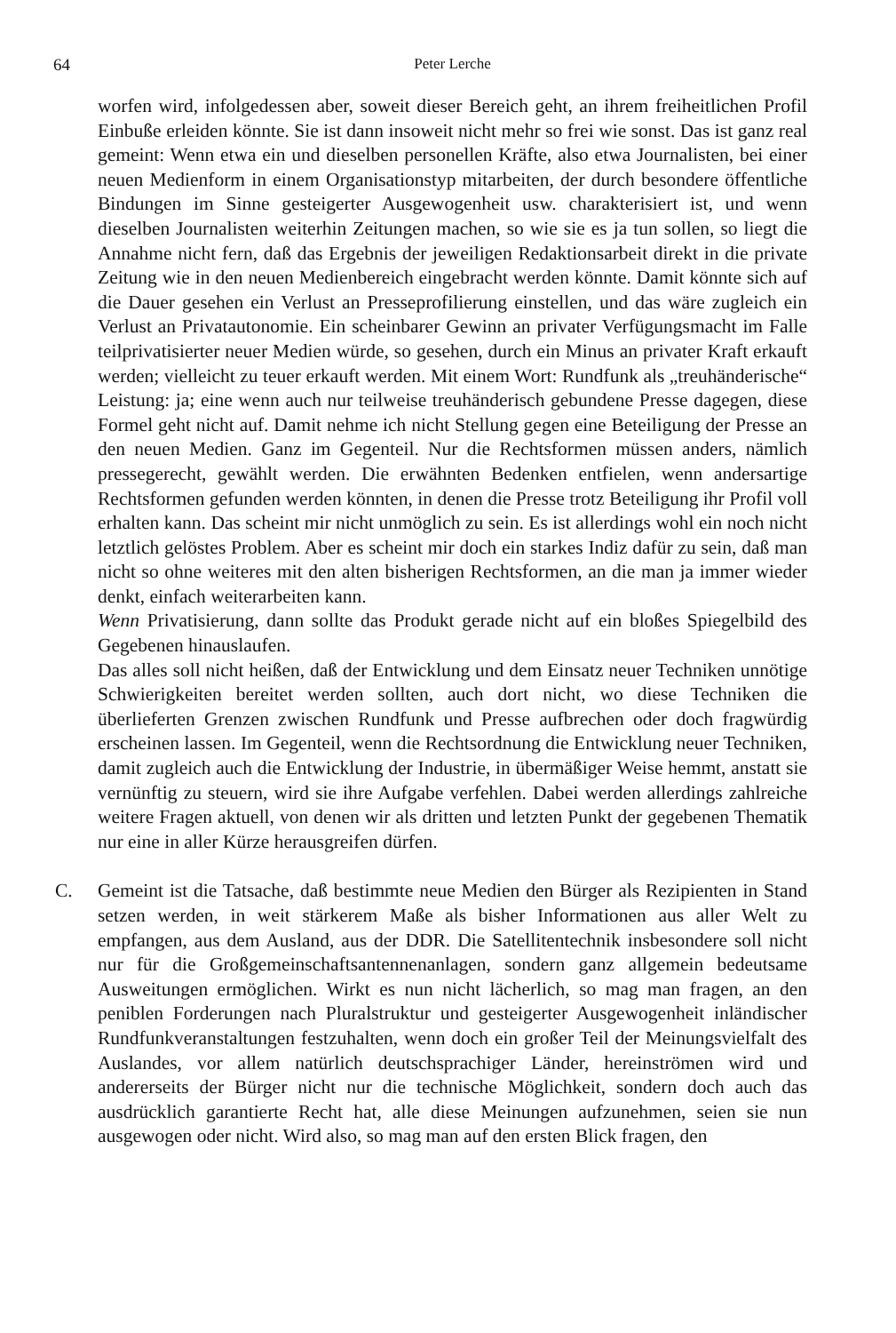64 Peter Lerche
worfen wird, infolgedessen aber, soweit dieser Bereich geht, an ihrem freiheitlichen Profil Einbuße erleiden könnte. Sie ist dann insoweit nicht mehr so frei wie sonst. Das ist ganz real gemeint: Wenn etwa ein und dieselben personellen Kräfte, also etwa Journalisten, bei einer neuen Medienform in einem Organisationstyp mitarbeiten, der durch besondere öffentliche Bindungen im Sinne gesteigerter Ausgewogenheit usw. charakterisiert ist, und wenn dieselben Journalisten weiterhin Zeitungen machen, so wie sie es ja tun sollen, so liegt die Annahme nicht fern, daß das Ergebnis der jeweiligen Redaktionsarbeit direkt in die private Zeitung wie in den neuen Medienbereich eingebracht werden könnte. Damit könnte sich auf die Dauer gesehen ein Verlust an Presseprofilierung einstellen, und das wäre zugleich ein Verlust an Privatautonomie. Ein scheinbarer Gewinn an privater Verfügungsmacht im Falle teilprivatisierter neuer Medien würde, so gesehen, durch ein Minus an privater Kraft erkauft werden; vielleicht zu teuer erkauft werden. Mit einem Wort: Rundfunk als „treuhänderische“ Leistung: ja; eine wenn auch nur teilweise treuhänderisch gebundene Presse dagegen, diese Formel geht nicht auf. Damit nehme ich nicht Stellung gegen eine Beteiligung der Presse an den neuen Medien. Ganz im Gegenteil. Nur die Rechtsformen müssen anders, nämlich pressegerecht, gewählt werden. Die erwähnten Bedenken entfielen, wenn andersartige Rechtsformen gefunden werden könnten, in denen die Presse trotz Beteiligung ihr Profil voll erhalten kann. Das scheint mir nicht unmöglich zu sein. Es ist allerdings wohl ein noch nicht letztlich gelöstes Problem. Aber es scheint mir doch ein starkes Indiz dafür zu sein, daß man nicht so ohne weiteres mit den alten bisherigen Rechtsformen, an die man ja immer wieder denkt, einfach weiterarbeiten kann.
Wenn Privatisierung, dann sollte das Produkt gerade nicht auf ein bloßes Spiegelbild des Gegebenen hinauslaufen.
Das alles soll nicht heißen, daß der Entwicklung und dem Einsatz neuer Techniken unnötige Schwierigkeiten bereitet werden sollten, auch dort nicht, wo diese Techniken die überlieferten Grenzen zwischen Rundfunk und Presse aufbrechen oder doch fragwürdig erscheinen lassen. Im Gegenteil, wenn die Rechtsordnung die Entwicklung neuer Techniken, damit zugleich auch die Entwicklung der Industrie, in übermäßiger Weise hemmt, anstatt sie vernünftig zu steuern, wird sie ihre Aufgabe verfehlen. Dabei werden allerdings zahlreiche weitere Fragen aktuell, von denen wir als dritten und letzten Punkt der gegebenen Thematik nur eine in aller Kürze herausgreifen dürfen.
C. Gemeint ist die Tatsache, daß bestimmte neue Medien den Bürger als Rezipienten in Stand setzen werden, in weit stärkerem Maße als bisher Informationen aus aller Welt zu empfangen, aus dem Ausland, aus der DDR. Die Satellitentechnik insbesondere soll nicht nur für die Großgemeinschaftsantennenanlagen, sondern ganz allgemein bedeutsame Ausweitungen ermöglichen. Wirkt es nun nicht lächerlich, so mag man fragen, an den peniblen Forderungen nach Pluralstruktur und gesteigerter Ausgewogenheit inländischer Rundfunkveranstaltungen festzuhalten, wenn doch ein großer Teil der Meinungsvielfalt des Auslandes, vor allem natürlich deutschsprachiger Länder, hereinströmen wird und andererseits der Bürger nicht nur die technische Möglichkeit, sondern doch auch das ausdrücklich garantierte Recht hat, alle diese Meinungen aufzunehmen, seien sie nun ausgewogen oder nicht. Wird also, so mag man auf den ersten Blick fragen, den